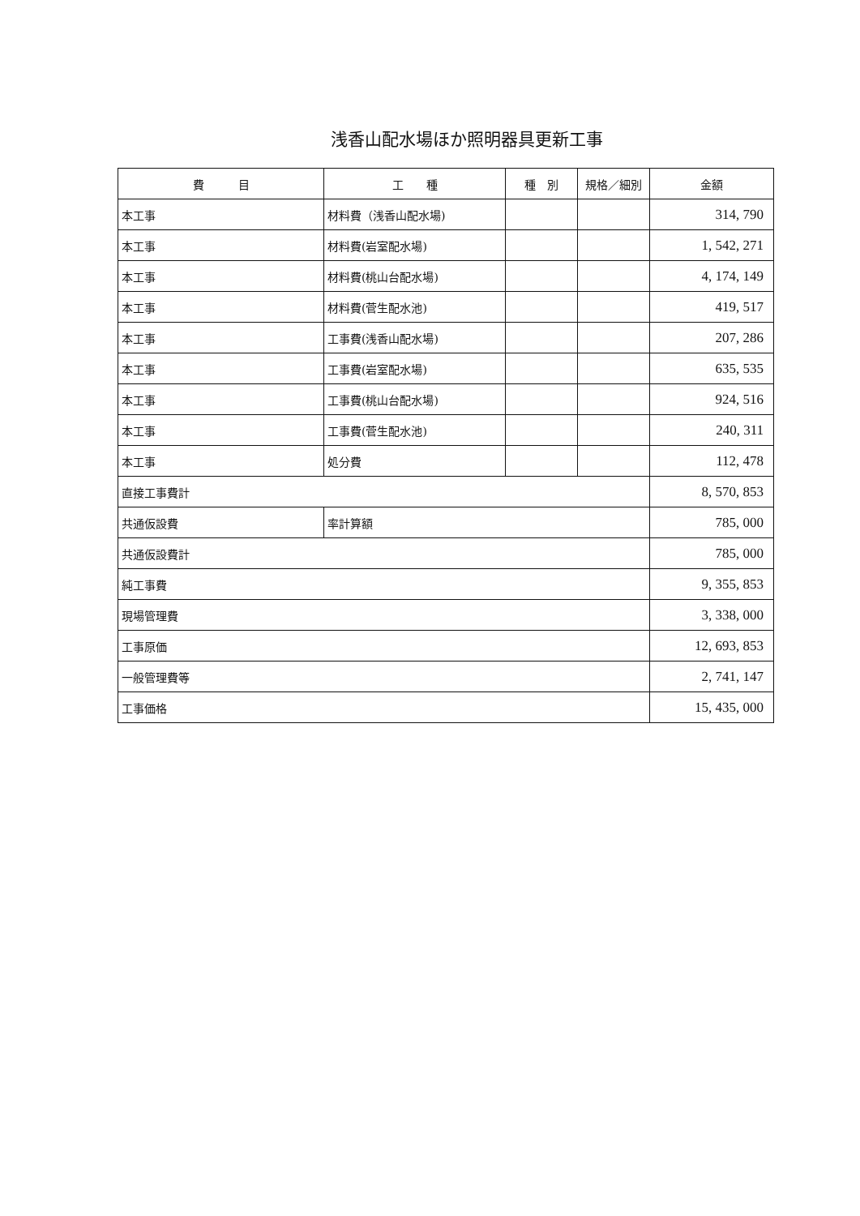浅香山配水場ほか照明器具更新工事
| 費 目 | 工 種 | 種 別 | 規格／細別 | 金額 |
| --- | --- | --- | --- | --- |
| 本工事 | 材料費（浅香山配水場) | | | 314, 790 |
| 本工事 | 材料費(岩室配水場) | | | 1, 542, 271 |
| 本工事 | 材料費(桃山台配水場) | | | 4, 174, 149 |
| 本工事 | 材料費(菅生配水池) | | | 419, 517 |
| 本工事 | 工事費(浅香山配水場) | | | 207, 286 |
| 本工事 | 工事費(岩室配水場) | | | 635, 535 |
| 本工事 | 工事費(桃山台配水場) | | | 924, 516 |
| 本工事 | 工事費(菅生配水池) | | | 240, 311 |
| 本工事 | 処分費 | | | 112, 478 |
| 直接工事費計 | | | | 8, 570, 853 |
| 共通仮設費 | 率計算額 | | | 785, 000 |
| 共通仮設費計 | | | | 785, 000 |
| 純工事費 | | | | 9, 355, 853 |
| 現場管理費 | | | | 3, 338, 000 |
| 工事原価 | | | | 12, 693, 853 |
| 一般管理費等 | | | | 2, 741, 147 |
| 工事価格 | | | | 15, 435, 000 |